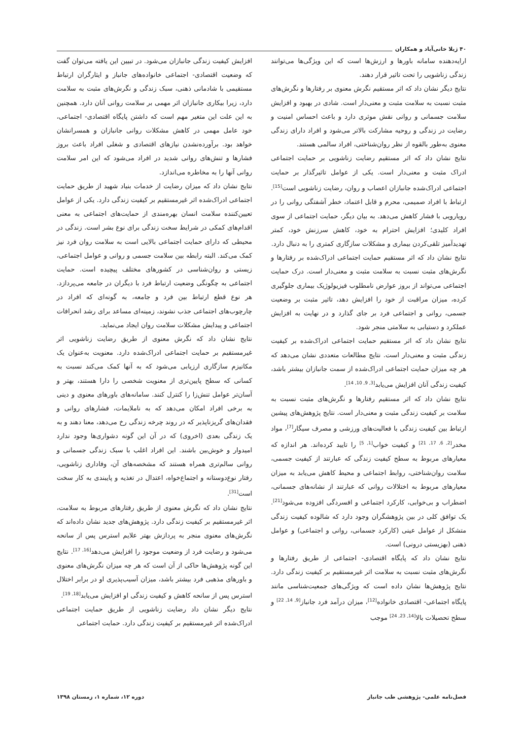۴۰ ژیلا خانی‌آباد و همکاران
ارایه‌دهنده سامانه باورها و ارزش‌ها است که این ویژگی‌ها می‌توانند زندگی زناشویی را تحت تاثیر قرار دهند.
نتایج دیگر نشان داد که اثر مستقیم نگرش معنوی بر رفتارها و نگرش‌های مثبت نسبت به سلامت مثبت و معنی‌دار است. شادی در بهبود و افزایش سلامت جسمانی و روانی نقش موثری دارد و باعث احساس امنیت و رضایت در زندگی و روحیه مشارکت بالاتر می‌شود و افراد دارای زندگی معنوی به‌طور بالقوه از نظر روان‌شناختی، افراد سالمی هستند.
نتایج نشان داد که اثر مستقیم رضایت زناشویی بر حمایت اجتماعی ادراک مثبت و معنی‌دار است. یکی از عوامل تاثیرگذار بر حمایت اجتماعی ادراک‌شده جانبازان اعصاب و روان، رضایت زناشویی است<sup>[15]</sup>. ارتباط با افراد صمیمی، محرم و قابل اعتماد، خطر آشفتگی روانی را در رویارویی با فشار کاهش می‌دهد. به بیان دیگر، حمایت اجتماعی از سوی افراد کلیدی؛ افزایش احترام به خود، کاهش سرزنش خود، کمتر تهدیدآمیز تلقی‌کردن بیماری و مشکلات سازگاری کمتری را به دنبال دارد.
نتایج نشان داد که اثر مستقیم حمایت اجتماعی ادراک‌شده بر رفتارها و نگرش‌های مثبت نسبت به سلامت مثبت و معنی‌دار است. درک حمایت اجتماعی می‌تواند از بروز عوارض نامطلوب فیزیولوژیک بیماری جلوگیری کرده، میزان مراقبت از خود را افزایش دهد، تاثیر مثبت بر وضعیت جسمی، روانی و اجتماعی فرد بر جای گذارد و در نهایت به افزایش عملکرد و دستیابی به سلامتی منجر شود.
نتایج نشان داد که اثر مستقیم حمایت اجتماعی ادراک‌شده بر کیفیت زندگی مثبت و معنی‌دار است. نتایج مطالعات متعددی نشان می‌دهد که هر چه میزان حمایت اجتماعی ادراک‌شده از سمت جانبازان بیشتر باشد، کیفیت زندگی آنان افزایش می‌یابد<sup>[3, 9, 10, 14]</sup>.
نتایج نشان داد که اثر مستقیم رفتارها و نگرش‌های مثبت نسبت به سلامت بر کیفیت زندگی مثبت و معنی‌دار است. نتایج پژوهش‌های پیشین ارتباط بین کیفیت زندگی با فعالیت‌های ورزشی و مصرف سیگار<sup>[7]</sup>، مواد مخدر<sup>[2, 6, 17, 21]</sup> و کیفیت خواب<sup>[1, 5]</sup> را تایید کرده‌اند. هر اندازه که معیارهای مربوط به سطح کیفیت زندگی که عبارتند از کیفیت جسمی، سلامت روان‌شناختی، روابط اجتماعی و محیط کاهش می‌یابد به میزان معیارهای مربوط به اختلالات روانی که عبارتند از نشانه‌های جسمانی، اضطراب و بی‌خوابی، کارکرد اجتماعی و افسردگی افزوده می‌شود<sup>[21]</sup>. یک توافق کلی در بین پژوهشگران وجود دارد که شالوده کیفیت زندگی متشکل از عوامل عینی (کارکرد جسمانی، روانی و اجتماعی) و عوامل ذهنی (بهزیستی درونی) است.
نتایج نشان داد که پایگاه اقتصادی- اجتماعی از طریق رفتارها و نگرش‌های مثبت نسبت به سلامت اثر غیرمستقیم بر کیفیت زندگی دارد. نتایج پژوهش‌ها نشان داده است که ویژگی‌های جمعیت‌شناسی مانند پایگاه اجتماعی- اقتصادی خانواده<sup>[12]</sup>، میزان درآمد فرد جانباز<sup>[9, 14, 22]</sup> و سطح تحصیلات بالا<sup>[14, 23, 24]</sup> موجب
افزایش کیفیت زندگی جانبازان می‌شود. در تبیین این یافته می‌توان گفت که وضعیت اقتصادی- اجتماعی خانواده‌های جانباز و ایثارگران ارتباط مستقیمی با شادمانی ذهنی، سبک زندگی و نگرش‌های مثبت به سلامت دارد، زیرا بیکاری جانبازان اثر مهمی بر سلامت روانی آنان دارد. همچنین به این علت این متغیر مهم است که داشتن پایگاه اقتصادی- اجتماعی، خود عامل مهمی در کاهش مشکلات روانی جانبازان و همسرانشان خواهد بود. برآورده‌نشدن نیازهای اقتصادی و شغلی افراد باعث بروز فشارها و تنش‌های روانی شدید در افراد می‌شود که این امر سلامت روانی آنها را به مخاطره می‌اندازد.
نتایج نشان داد که میزان رضایت از خدمات بنیاد شهید از طریق حمایت اجتماعی ادراک‌شده اثر غیرمستقیم بر کیفیت زندگی دارد. یکی از عوامل تعیین‌کننده سلامت انسان بهره‌مندی از حمایت‌های اجتماعی به معنی اقدام‌های کمکی در شرایط سخت زندگی برای نوع بشر است. زندگی در محیطی که دارای حمایت اجتماعی بالایی است به سلامت روان فرد نیز کمک می‌کند. البته رابطه بین سلامت جسمی و روانی و عوامل اجتماعی، زیستی و روان‌شناسی در کشورهای مختلف پیچیده است. حمایت اجتماعی به چگونگی وضعیت ارتباط فرد با دیگران در جامعه می‌پردازد. هر نوع قطع ارتباط بین فرد و جامعه، به گونه‌ای که افراد در چارچوب‌های اجتماعی جذب نشوند، زمینه‌ای مساعد برای رشد انحرافات اجتماعی و پیدایش مشکلات سلامت روان ایجاد می‌نماید.
نتایج نشان داد که نگرش معنوی از طریق رضایت زناشویی اثر غیرمستقیم بر حمایت اجتماعی ادراک‌شده دارد. معنویت به‌عنوان یک مکانیزم سازگاری ارزیابی می‌شود که به آنها کمک می‌کند نسبت به کسانی که سطح پایین‌تری از معنویت شخصی را دارا هستند، بهتر و آسان‌تر عوامل تنش‌زا را کنترل کنند. سامانه‌های باورهای معنوی و دینی به برخی افراد امکان می‌دهد که به ناملایمات، فشارهای روانی و فقدان‌های گریزناپذیر که در روند چرخه زندگی رخ می‌دهد، معنا دهند و به یک زندگی بعدی (اخروی) که در آن این گونه دشواری‌ها وجود ندارد امیدوار و خوش‌بین باشند. این افراد اغلب با سبک زندگی جسمانی و روانی سالم‌تری همراه هستند که مشخصه‌های آن، وفاداری زناشویی، رفتار نوع‌دوستانه و اجتماع‌خواه، اعتدال در تغذیه و پایبندی به کار سخت است<sup>[31]</sup>.
نتایج نشان داد که نگرش معنوی از طریق رفتارهای مربوط به سلامت، اثر غیرمستقیم بر کیفیت زندگی دارد. پژوهش‌های جدید نشان داده‌اند که نگرش‌های معنوی منجر به پردازش بهتر علایم استرس پس از سانحه می‌شود و رضایت فرد از وضعیت موجود را افزایش می‌دهد<sup>[16, 17]</sup>. نتایج این گونه پژوهش‌ها حاکی از آن است که هر چه میزان نگرش‌های معنوی و باورهای مذهبی فرد بیشتر باشد، میزان آسیب‌پذیری او در برابر اختلال استرس پس از سانحه کاهش و کیفیت زندگی او افزایش می‌یابد<sup>[18, 19]</sup>.
نتایج دیگر نشان داد رضایت زناشویی از طریق حمایت اجتماعی ادراک‌شده اثر غیرمستقیم بر کیفیت زندگی دارد. حمایت اجتماعی
فصل‌نامه علمی- پژوهشی طب جانباز دوره ۱۲، شماره ۱، زمستان ۱۳۹۸